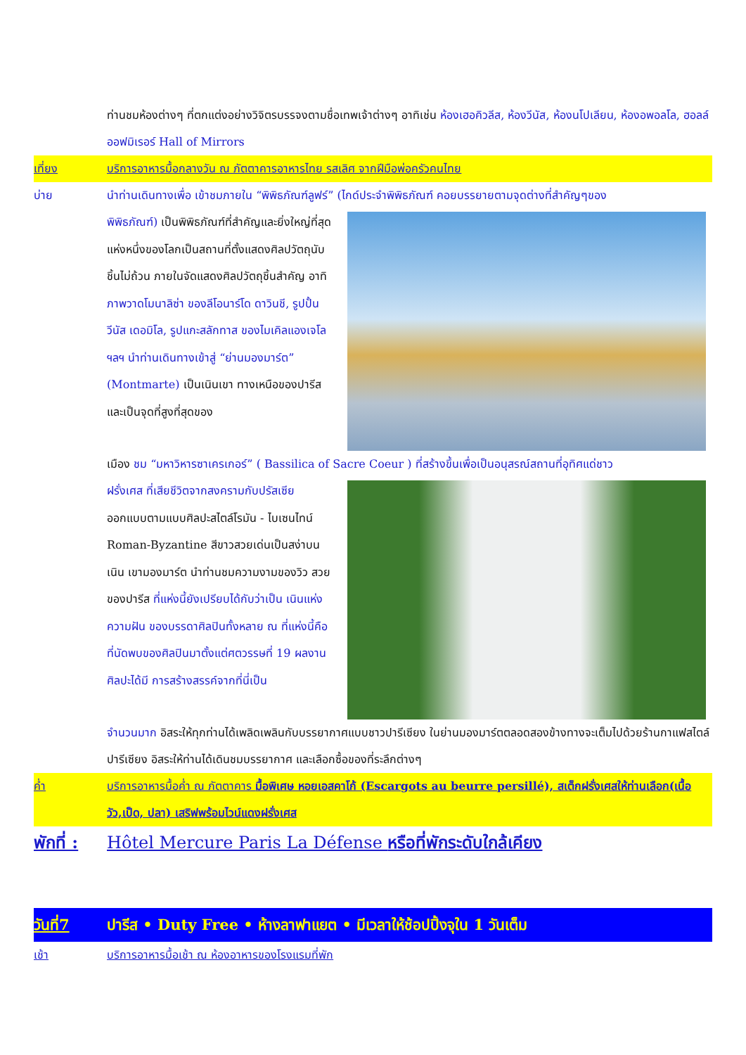ท่านชมห้องต่างๆ ที่ตกแต่งอย่างวิจิตรบรรจงตามชื่อเทพเจ้าต่างๆ อาทิเช่น ห้องเฮอคิวลีส, ห้องวีนัส, ห้องนโปเลียน, ห้องอพอลโล, ฮอลล์ออฟมิเรอร์ Hall of Mirrors
เที่ยง บริการอาหารมื้อกลางวัน ณ ภัตตาคารอาหารไทย รสเลิศ จากฝีมือพ่อครัวคนไทย
บ่าย นำท่านเดินทางเพื่อ เข้าชมภายใน “พิพิธภัณฑ์ลูฟร์” (ไกด์ประจำพิพิธภัณฑ์ คอยบรรยายตามจุดต่างที่สำคัญๆของ
พิพิธภัณฑ์) เป็นพิพิธภัณฑ์ที่สำคัญและยิ่งใหญ่ที่สุดแห่งหนึ่งของโลกเป็นสถานที่ตั้งแสดงศิลปวัตถุนับชิ้นไม่ถ้วน ภายในจัดแสดงศิลปวัตถุชิ้นสำคัญ อาทิ ภาพวาดโมนาลิซ่า ของลีโอนาร์โด ดาวินชี, รูปปั้นวีนัส เดอมิโล, รูปแกะสลักทาส ของไมเคิลแองเจโล ฯลฯ นำท่านเดินทางเข้าสู่ “ย่านมองมาร์ต” (Montmarte) เป็นเนินเขา ทางเหนือของปารีสและเป็นจุดที่สูงที่สุดของ
เมือง ชม “มหาวิหารซาเครเกอร์” ( Bassilica of Sacre Coeur ) ที่สร้างขึ้นเพื่อเป็นอนุสรณ์สถานที่อุทิศแด่ชาว
ฝรั่งเศส ที่เสียชีวิตจากสงครามกับปรัสเซีย ออกแบบตามแบบศิลปะสไตล์โรมัน - ไบเซนไทน์ Roman-Byzantine สีขาวสวยเด่นเป็นสง่าบนเนิน เขามองมาร์ต นำท่านชมความงามของวิว สวยของปารีส ที่แห่งนี้ยังเปรียบได้กับว่าเป็น เนินแห่งความฝัน ของบรรดาศิลปินทั้งหลาย ณ ที่แห่งนี้คือ ที่นัดพบของศิลปินมาตั้งแต่ศตวรรษที่ 19 ผลงานศิลปะได้มี การสร้างสรรค์จากที่นี่เป็น
จำนวนมาก อิสระให้ทุกท่านได้เพลิดเพลินกับบรรยากาศแบบชาวปารีเซียง ในย่านมองมาร์ตตลอดสองข้างทางจะเต็มไปด้วยร้านกาแฟสไตล์ปารีเซียง อิสระให้ท่านได้เดินชมบรรยากาศ และเลือกซื้อของที่ระลึกต่างๆ
ค่ำ บริการอาหารมื้อค่ำ ณ ภัตตาคาร มื้อพิเศษ หอยเอสคาโก้ (Escargots au beurre persillé), สเต็กฝรั่งเศสให้ท่านเลือก(เนื้อวัว,เป็ด, ปลา) เสริฟพร้อมไวน์แดงฝรั่งเศส
พักที่ :
Hôtel Mercure Paris La Défense หรือที่พักระดับใกล้เคียง
วันที่7 ปารีส • Duty Free • ห้างลาฟาแยต • มีเวลาให้ช้อปปิ้งจุใน 1 วันเต็ม
เช้า บริการอาหารมื้อเช้า ณ ห้องอาหารของโรงแรมที่พัก